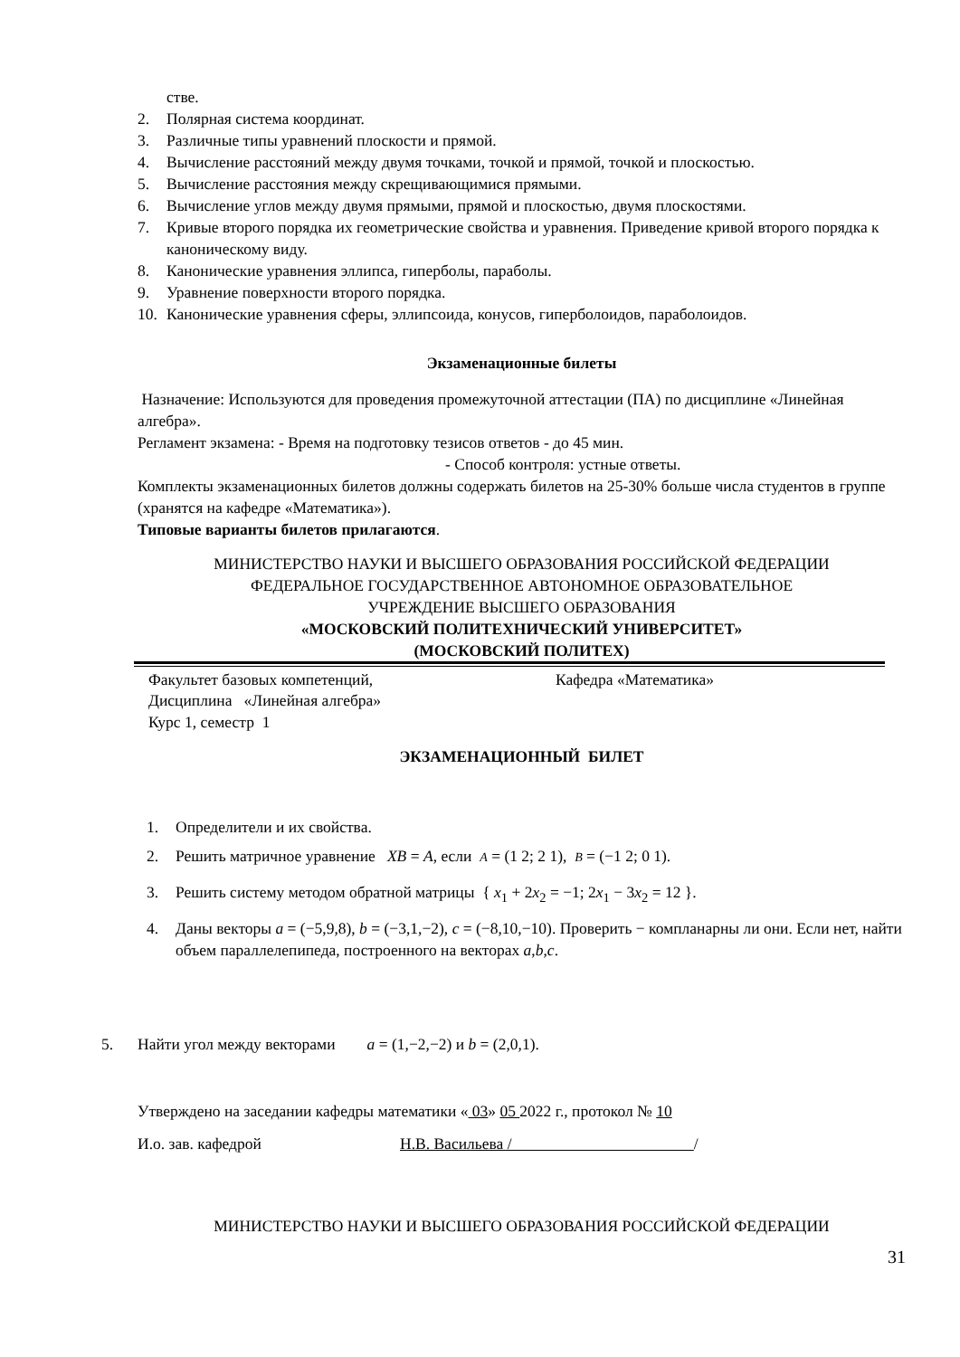стве.
2. Полярная система координат.
3. Различные типы уравнений плоскости и прямой.
4. Вычисление расстояний между двумя точками, точкой и прямой, точкой и плоскостью.
5. Вычисление расстояния между скрещивающимися прямыми.
6. Вычисление углов между двумя прямыми, прямой и плоскостью, двумя плоскостями.
7. Кривые второго порядка их геометрические свойства и уравнения. Приведение кривой второго порядка к каноническому виду.
8. Канонические уравнения эллипса, гиперболы, параболы.
9. Уравнение поверхности второго порядка.
10. Канонические уравнения сферы, эллипсоида, конусов, гиперболоидов, параболоидов.
Экзаменационные билеты
Назначение: Используются для проведения промежуточной аттестации (ПА) по дисциплине «Линейная алгебра».
Регламент экзамена: - Время на подготовку тезисов ответов - до 45 мин.
- Способ контроля: устные ответы.
Комплекты экзаменационных билетов должны содержать билетов на 25-30% больше числа студентов в группе (хранятся на кафедре «Математика»).
Типовые варианты билетов прилагаются.
МИНИСТЕРСТВО НАУКИ И ВЫСШЕГО ОБРАЗОВАНИЯ РОССИЙСКОЙ ФЕДЕРАЦИИ
ФЕДЕРАЛЬНОЕ ГОСУДАРСТВЕННОЕ АВТОНОМНОЕ ОБРАЗОВАТЕЛЬНОЕ
УЧРЕЖДЕНИЕ ВЫСШЕГО ОБРАЗОВАНИЯ
«МОСКОВСКИЙ ПОЛИТЕХНИЧЕСКИЙ УНИВЕРСИТЕТ»
(МОСКОВСКИЙ ПОЛИТЕХ)
Факультет базовых компетенций, Кафедра «Математика»
Дисциплина «Линейная алгебра»
Курс 1, семестр 1
ЭКЗАМЕНАЦИОННЫЙ БИЛЕТ
1. Определители и их свойства.
2. Решить матричное уравнение XB = A, если A = (1 2; 2 1), B = (−1 2; 0 1).
3. Решить систему методом обратной матрицы { x<sub>1</sub> + 2x<sub>2</sub> = −1; 2x<sub>1</sub> − 3x<sub>2</sub> = 12 }.
4. Даны векторы a = (−5,9,8), b = (−3,1,−2), c = (−8,10,−10). Проверить − компланарны ли они. Если нет, найти объем параллелепипеда, построенного на векторах a,b,c.
5. Найти угол между векторами a = (1,−2,−2) и b = (2,0,1).
Утверждено на заседании кафедры математики « 03» 05 2022 г., протокол № 10
И.о. зав. кафедрой Н.В. Васильева / /
МИНИСТЕРСТВО НАУКИ И ВЫСШЕГО ОБРАЗОВАНИЯ РОССИЙСКОЙ ФЕДЕРАЦИИ
31